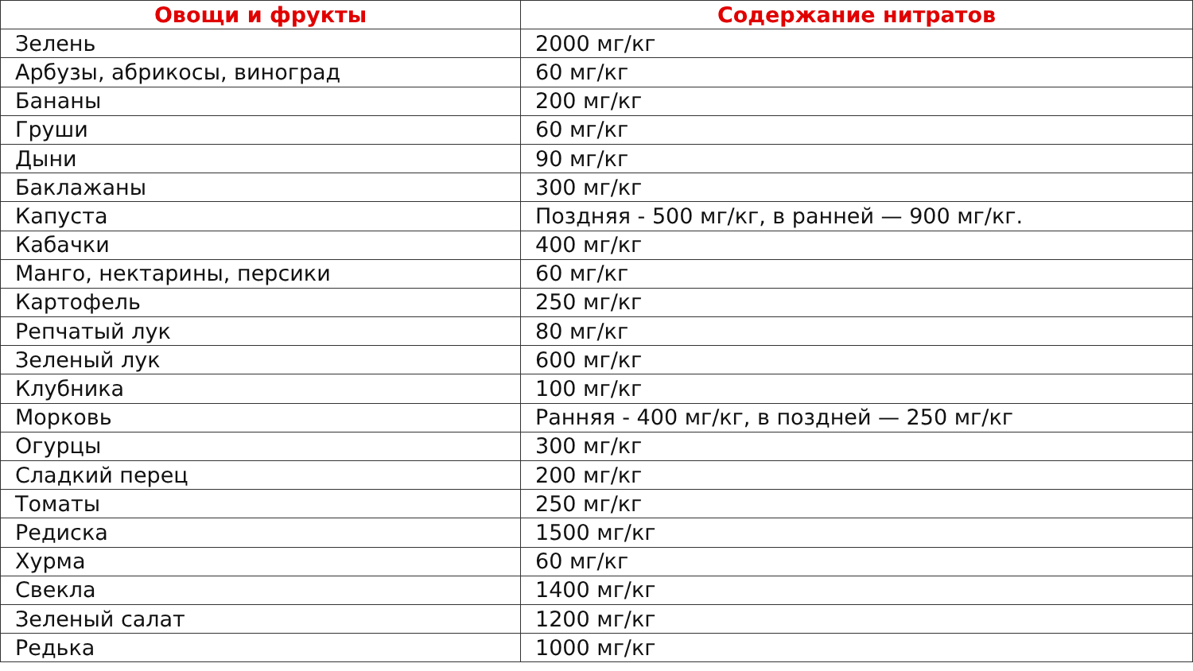| Овощи и фрукты | Содержание нитратов |
| --- | --- |
| Зелень | 2000 мг/кг |
| Арбузы, абрикосы, виноград | 60 мг/кг |
| Бананы | 200 мг/кг |
| Груши | 60 мг/кг |
| Дыни | 90 мг/кг |
| Баклажаны | 300 мг/кг |
| Капуста | Поздняя - 500 мг/кг, в ранней — 900 мг/кг. |
| Кабачки | 400 мг/кг |
| Манго, нектарины, персики | 60 мг/кг |
| Картофель | 250 мг/кг |
| Репчатый лук | 80 мг/кг |
| Зеленый лук | 600 мг/кг |
| Клубника | 100 мг/кг |
| Морковь | Ранняя - 400 мг/кг, в поздней — 250 мг/кг |
| Огурцы | 300 мг/кг |
| Сладкий перец | 200 мг/кг |
| Томаты | 250 мг/кг |
| Редиска | 1500 мг/кг |
| Хурма | 60 мг/кг |
| Свекла | 1400 мг/кг |
| Зеленый салат | 1200 мг/кг |
| Редька | 1000 мг/кг |